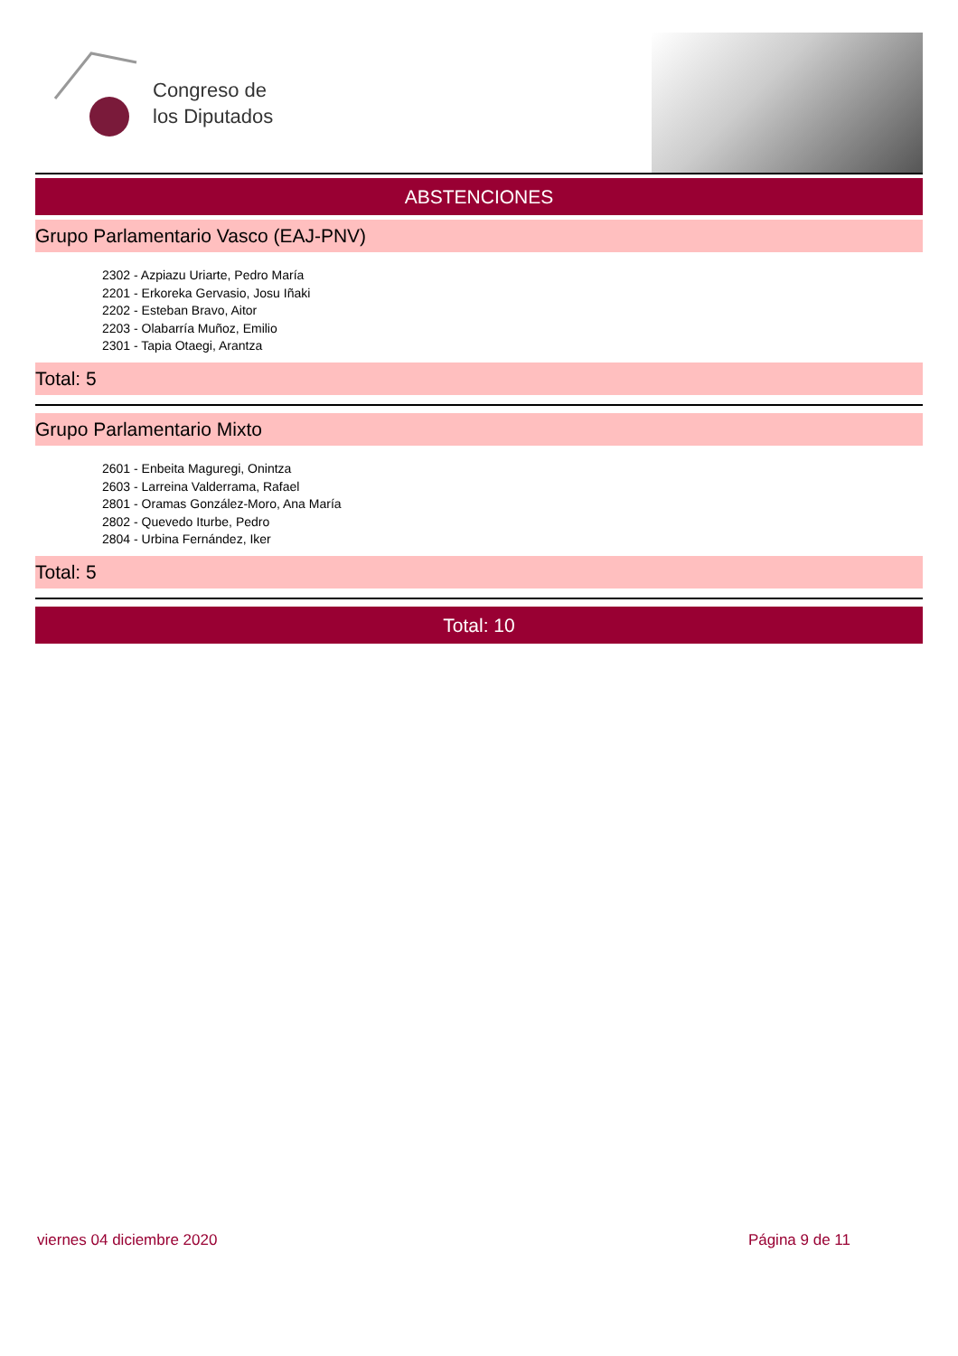Congreso de
los Diputados
ABSTENCIONES
Grupo Parlamentario Vasco (EAJ-PNV)
2302 - Azpiazu Uriarte, Pedro María
2201 - Erkoreka Gervasio, Josu Iñaki
2202 - Esteban Bravo, Aitor
2203 - Olabarría Muñoz, Emilio
2301 - Tapia Otaegi, Arantza
Total: 5
Grupo Parlamentario Mixto
2601 - Enbeita Maguregi, Onintza
2603 - Larreina Valderrama, Rafael
2801 - Oramas González-Moro, Ana María
2802 - Quevedo Iturbe, Pedro
2804 - Urbina Fernández, Iker
Total: 5
Total: 10
viernes 04 diciembre 2020 Página 9 de 11